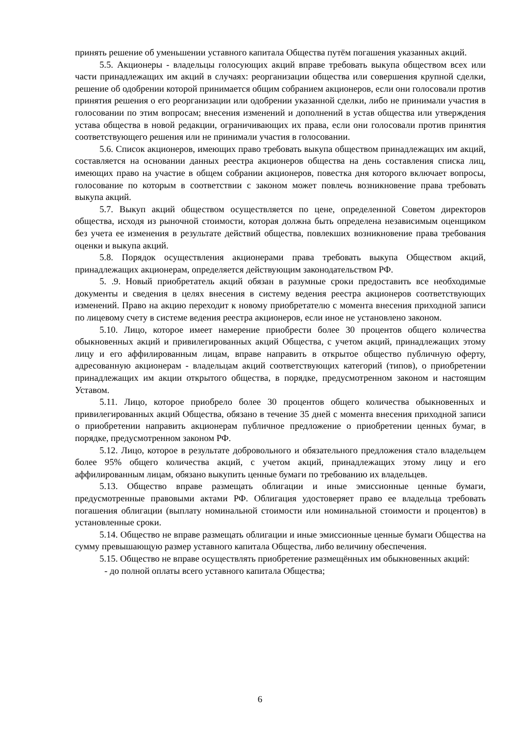принять решение об уменьшении уставного капитала Общества путём погашения указанных акций.
5.5. Акционеры - владельцы голосующих акций вправе требовать выкупа обществом всех или части принадлежащих им акций в случаях: реорганизации общества или совершения крупной сделки, решение об одобрении которой принимается общим собранием акционеров, если они голосовали против принятия решения о его реорганизации или одобрении указанной сделки, либо не принимали участия в голосовании по этим вопросам; внесения изменений и дополнений в устав общества или утверждения устава общества в новой редакции, ограничивающих их права, если они голосовали против принятия соответствующего решения или не принимали участия в голосовании.
5.6. Список акционеров, имеющих право требовать выкупа обществом принадлежащих им акций, составляется на основании данных реестра акционеров общества на день составления списка лиц, имеющих право на участие в общем собрании акционеров, повестка дня которого включает вопросы, голосование по которым в соответствии с законом может повлечь возникновение права требовать выкупа акций.
5.7. Выкуп акций обществом осуществляется по цене, определенной Советом директоров общества, исходя из рыночной стоимости, которая должна быть определена независимым оценщиком без учета ее изменения в результате действий общества, повлекших возникновение права требования оценки и выкупа акций.
5.8. Порядок осуществления акционерами права требовать выкупа Обществом акций, принадлежащих акционерам, определяется действующим законодательством РФ.
5. .9. Новый приобретатель акций обязан в разумные сроки предоставить все необходимые документы и сведения в целях внесения в систему ведения реестра акционеров соответствующих изменений. Право на акцию переходит к новому приобретателю с момента внесения приходной записи по лицевому счету в системе ведения реестра акционеров, если иное не установлено законом.
5.10. Лицо, которое имеет намерение приобрести более 30 процентов общего количества обыкновенных акций и привилегированных акций Общества, с учетом акций, принадлежащих этому лицу и его аффилированным лицам, вправе направить в открытое общество публичную оферту, адресованную акционерам - владельцам акций соответствующих категорий (типов), о приобретении принадлежащих им акции открытого общества, в порядке, предусмотренном законом и настоящим Уставом.
5.11. Лицо, которое приобрело более 30 процентов общего количества обыкновенных и привилегированных акций Общества, обязано в течение 35 дней с момента внесения приходной записи о приобретении направить акционерам публичное предложение о приобретении ценных бумаг, в порядке, предусмотренном законом РФ.
5.12. Лицо, которое в результате добровольного и обязательного предложения стало владельцем более 95% общего количества акций, с учетом акций, принадлежащих этому лицу и его аффилированным лицам, обязано выкупить ценные бумаги по требованию их владельцев.
5.13. Общество вправе размещать облигации и иные эмиссионные ценные бумаги, предусмотренные правовыми актами РФ. Облигация удостоверяет право ее владельца требовать погашения облигации (выплату номинальной стоимости или номинальной стоимости и процентов) в установленные сроки.
5.14. Общество не вправе размещать облигации и иные эмиссионные ценные бумаги Общества на сумму превышающую размер уставного капитала Общества, либо величину обеспечения.
5.15. Общество не вправе осуществлять приобретение размещённых им обыкновенных акций:
- до полной оплаты всего уставного капитала Общества;
6